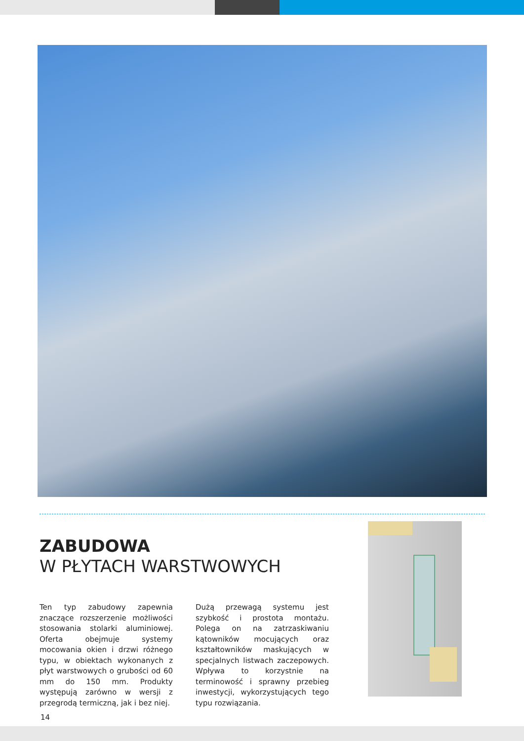ZABUDOWA
W PŁYTACH WARSTWOWYCH
Ten typ zabudowy zapewnia znaczące rozszerzenie możliwości stosowania stolarki aluminiowej. Oferta obejmuje systemy mocowania okien i drzwi różnego typu, w obiektach wykonanych z płyt warstwowych o grubości od 60 mm do 150 mm. Produkty występują zarówno w wersji z przegrodą termiczną, jak i bez niej.
Dużą przewagą systemu jest szybkość i prostota montażu. Polega on na zatrzaskiwaniu kątowników mocujących oraz kształtowników maskujących w specjalnych listwach zaczepowych. Wpływa to korzystnie na terminowość i sprawny przebieg inwestycji, wykorzystujących tego typu rozwiązania.
14